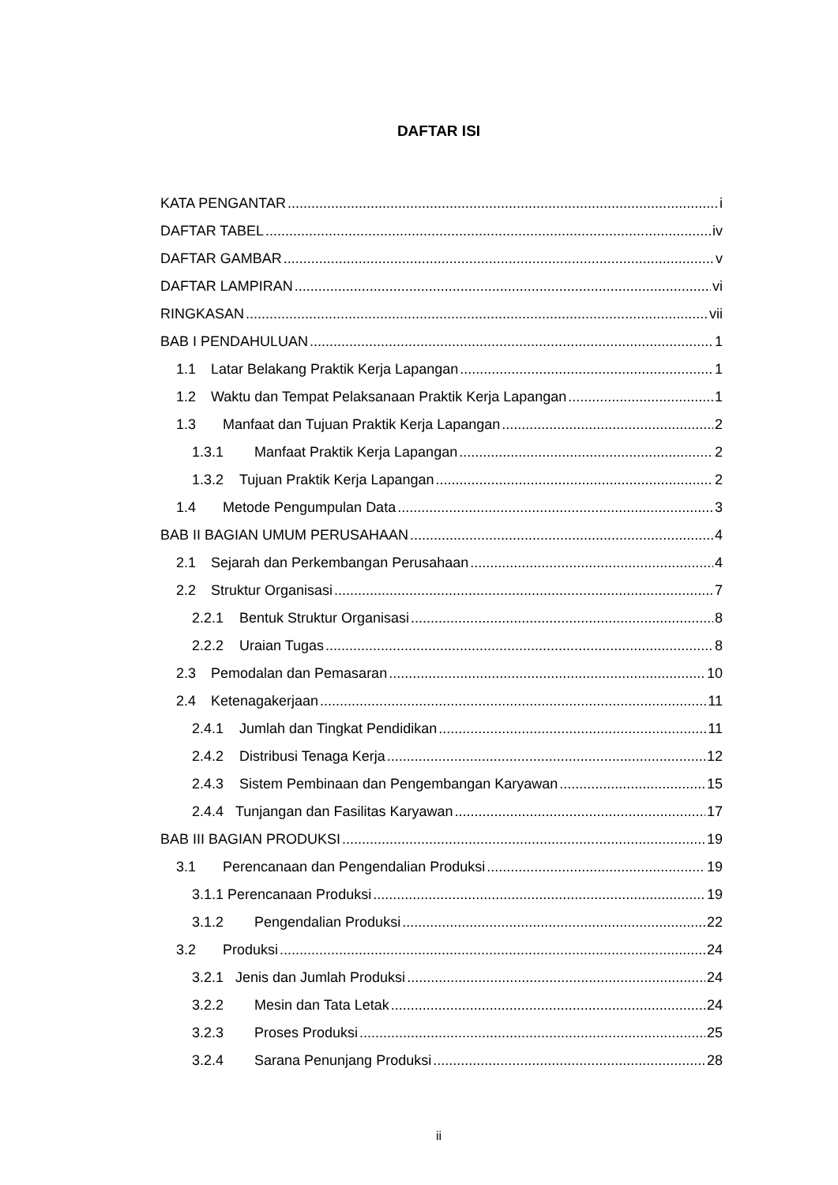DAFTAR ISI
KATA PENGANTAR i
DAFTAR TABEL iv
DAFTAR GAMBAR v
DAFTAR LAMPIRAN vi
RINGKASAN vii
BAB I PENDAHULUAN 1
1.1 Latar Belakang Praktik Kerja Lapangan 1
1.2 Waktu dan Tempat Pelaksanaan Praktik Kerja Lapangan 1
1.3 Manfaat dan Tujuan Praktik Kerja Lapangan 2
1.3.1 Manfaat Praktik Kerja Lapangan 2
1.3.2 Tujuan Praktik Kerja Lapangan 2
1.4 Metode Pengumpulan Data 3
BAB II BAGIAN UMUM PERUSAHAAN 4
2.1 Sejarah dan Perkembangan Perusahaan 4
2.2 Struktur Organisasi 7
2.2.1 Bentuk Struktur Organisasi 8
2.2.2 Uraian Tugas 8
2.3 Pemodalan dan Pemasaran 10
2.4 Ketenagakerjaan 11
2.4.1 Jumlah dan Tingkat Pendidikan 11
2.4.2 Distribusi Tenaga Kerja 12
2.4.3 Sistem Pembinaan dan Pengembangan Karyawan 15
2.4.4 Tunjangan dan Fasilitas Karyawan 17
BAB III BAGIAN PRODUKSI 19
3.1 Perencanaan dan Pengendalian Produksi 19
3.1.1 Perencanaan Produksi 19
3.1.2 Pengendalian Produksi 22
3.2 Produksi 24
3.2.1 Jenis dan Jumlah Produksi 24
3.2.2 Mesin dan Tata Letak 24
3.2.3 Proses Produksi 25
3.2.4 Sarana Penunjang Produksi 28
ii